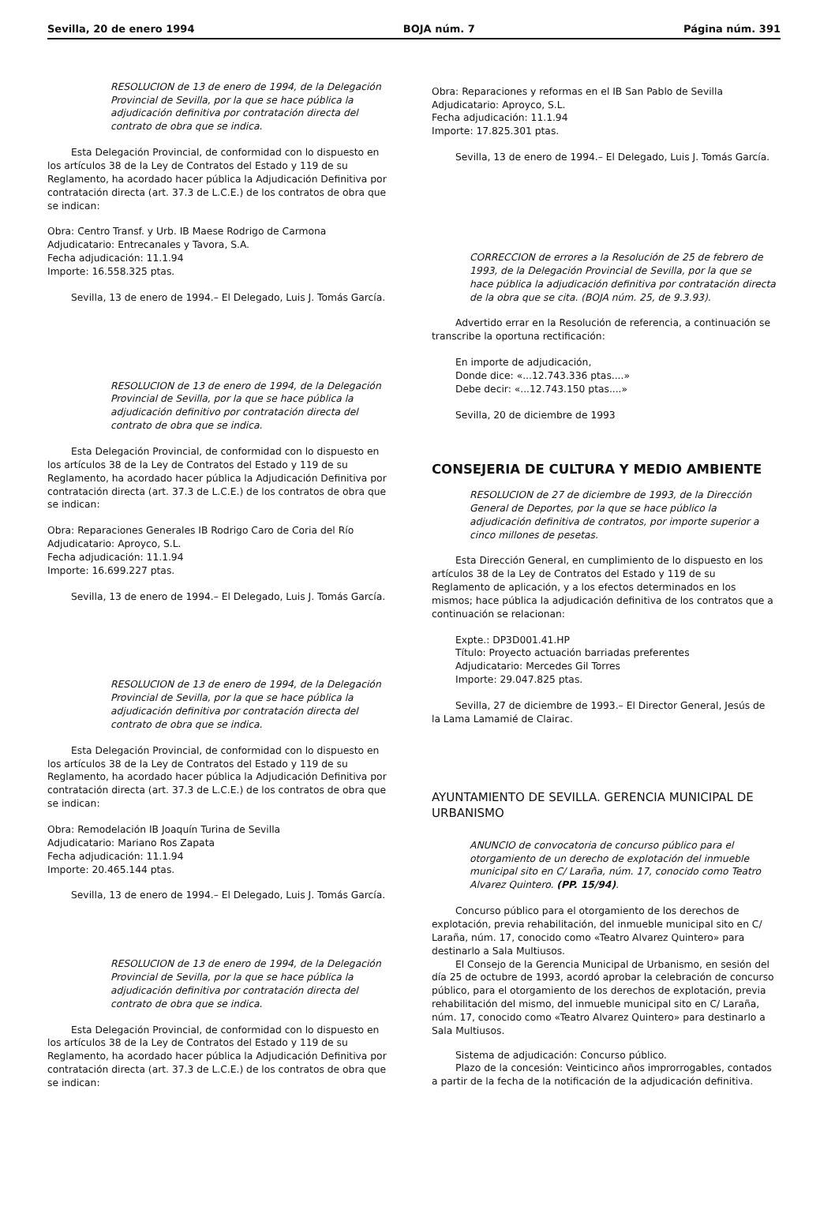Sevilla, 20 de enero 1994 BOJA núm. 7 Página núm. 391
RESOLUCION de 13 de enero de 1994, de la Delegación Provincial de Sevilla, por la que se hace pública la adjudicación definitiva por contratación directa del contrato de obra que se indica.
Esta Delegación Provincial, de conformidad con lo dispuesto en los artículos 38 de la Ley de Contratos del Estado y 119 de su Reglamento, ha acordado hacer pública la Adjudicación Definitiva por contratación directa (art. 37.3 de L.C.E.) de los contratos de obra que se indican:
Obra: Centro Transf. y Urb. IB Maese Rodrigo de Carmona
Adjudicatario: Entrecanales y Tavora, S.A.
Fecha adjudicación: 11.1.94
Importe: 16.558.325 ptas.
Sevilla, 13 de enero de 1994.– El Delegado, Luis J. Tomás García.
RESOLUCION de 13 de enero de 1994, de la Delegación Provincial de Sevilla, por la que se hace pública la adjudicación definitivo por contratación directa del contrato de obra que se indica.
Esta Delegación Provincial, de conformidad con lo dispuesto en los artículos 38 de la Ley de Contratos del Estado y 119 de su Reglamento, ha acordado hacer pública la Adjudicación Definitiva por contratación directa (art. 37.3 de L.C.E.) de los contratos de obra que se indican:
Obra: Reparaciones Generales IB Rodrigo Caro de Coria del Río
Adjudicatario: Aproyco, S.L.
Fecha adjudicación: 11.1.94
Importe: 16.699.227 ptas.
Sevilla, 13 de enero de 1994.– El Delegado, Luis J. Tomás García.
RESOLUCION de 13 de enero de 1994, de la Delegación Provincial de Sevilla, por la que se hace pública la adjudicación definitiva por contratación directa del contrato de obra que se indica.
Esta Delegación Provincial, de conformidad con lo dispuesto en los artículos 38 de la Ley de Contratos del Estado y 119 de su Reglamento, ha acordado hacer pública la Adjudicación Definitiva por contratación directa (art. 37.3 de L.C.E.) de los contratos de obra que se indican:
Obra: Remodelación IB Joaquín Turina de Sevilla
Adjudicatario: Mariano Ros Zapata
Fecha adjudicación: 11.1.94
Importe: 20.465.144 ptas.
Sevilla, 13 de enero de 1994.– El Delegado, Luis J. Tomás García.
RESOLUCION de 13 de enero de 1994, de la Delegación Provincial de Sevilla, por la que se hace pública la adjudicación definitiva por contratación directa del contrato de obra que se indica.
Esta Delegación Provincial, de conformidad con lo dispuesto en los artículos 38 de la Ley de Contratos del Estado y 119 de su Reglamento, ha acordado hacer pública la Adjudicación Definitiva por contratación directa (art. 37.3 de L.C.E.) de los contratos de obra que se indican:
Obra: Reparaciones y reformas en el IB San Pablo de Sevilla
Adjudicatario: Aproyco, S.L.
Fecha adjudicación: 11.1.94
Importe: 17.825.301 ptas.
Sevilla, 13 de enero de 1994.– El Delegado, Luis J. Tomás García.
CORRECCION de errores a la Resolución de 25 de febrero de 1993, de la Delegación Provincial de Sevilla, por la que se hace pública la adjudicación definitiva por contratación directa de la obra que se cita. (BOJA núm. 25, de 9.3.93).
Advertido errar en la Resolución de referencia, a continuación se transcribe la oportuna rectificación:
En importe de adjudicación,
Donde dice: «...12.743.336 ptas....»
Debe decir: «...12.743.150 ptas....»
Sevilla, 20 de diciembre de 1993
CONSEJERIA DE CULTURA Y MEDIO AMBIENTE
RESOLUCION de 27 de diciembre de 1993, de la Dirección General de Deportes, por la que se hace público la adjudicación definitiva de contratos, por importe superior a cinco millones de pesetas.
Esta Dirección General, en cumplimiento de lo dispuesto en los artículos 38 de la Ley de Contratos del Estado y 119 de su Reglamento de aplicación, y a los efectos determinados en los mismos; hace pública la adjudicación definitiva de los contratos que a continuación se relacionan:
Expte.: DP3D001.41.HP
Título: Proyecto actuación barriadas preferentes
Adjudicatario: Mercedes Gil Torres
Importe: 29.047.825 ptas.
Sevilla, 27 de diciembre de 1993.– El Director General, Jesús de la Lama Lamamié de Clairac.
AYUNTAMIENTO DE SEVILLA. GERENCIA MUNICIPAL DE URBANISMO
ANUNCIO de convocatoria de concurso público para el otorgamiento de un derecho de explotación del inmueble municipal sito en C/ Laraña, núm. 17, conocido como Teatro Alvarez Quintero. (PP. 15/94).
Concurso público para el otorgamiento de los derechos de explotación, previa rehabilitación, del inmueble municipal sito en C/ Laraña, núm. 17, conocido como «Teatro Alvarez Quintero» para destinarlo a Sala Multiusos.
El Consejo de la Gerencia Municipal de Urbanismo, en sesión del día 25 de octubre de 1993, acordó aprobar la celebración de concurso público, para el otorgamiento de los derechos de explotación, previa rehabilitación del mismo, del inmueble municipal sito en C/ Laraña, núm. 17, conocido como «Teatro Alvarez Quintero» para destinarlo a Sala Multiusos.
Sistema de adjudicación: Concurso público.
Plazo de la concesión: Veinticinco años improrrogables, contados a partir de la fecha de la notificación de la adjudicación definitiva.